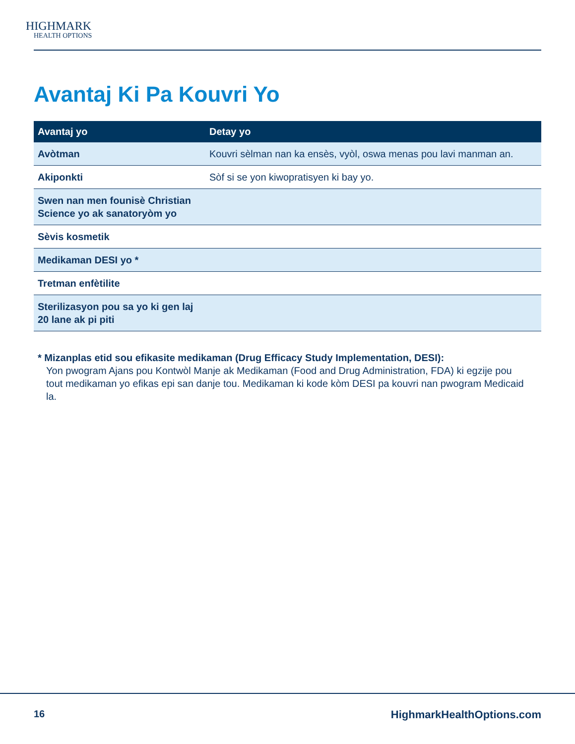HIGHMARK
HEALTH OPTIONS
Avantaj Ki Pa Kouvri Yo
| Avantaj yo | Detay yo |
| --- | --- |
| Avòtman | Kouvri sèlman nan ka ensès, vyòl, oswa menas pou lavi manman an. |
| Akiponkti | Sòf si se yon kiwopratisyen ki bay yo. |
| Swen nan men founisè Christian Science yo ak sanatoryòm yo | |
| Sèvis kosmetik | |
| Medikaman DESI yo * | |
| Tretman enfètilite | |
| Sterilizasyon pou sa yo ki gen laj 20 lane ak pi piti | |
* Mizanplas etid sou efikasite medikaman (Drug Efficacy Study Implementation, DESI):
Yon pwogram Ajans pou Kontwòl Manje ak Medikaman (Food and Drug Administration, FDA) ki egzije pou tout medikaman yo efikas epi san danje tou. Medikaman ki kode kòm DESI pa kouvri nan pwogram Medicaid la.
16 HighmarkHealthOptions.com